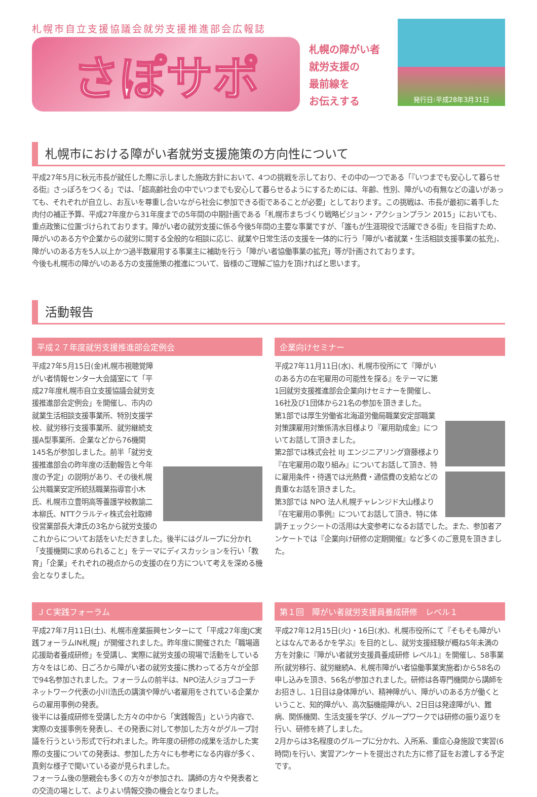札幌市自立支援協議会就労支援推進部会広報誌
さぽサポ
札幌の障がい者
就労支援の
最前線を
お伝えする
発行日:平成28年3月31日
札幌市における障がい者就労支援施策の方向性について
平成27年5月に秋元市長が就任した際に示しました施政方針において、4つの挑戦を示しており、その中の一つである「『いつまでも安心して暮らせる街』さっぽろをつくる」では、「超高齢社会の中でいつまでも安心して暮らせるようにするためには、年齢、性別、障がいの有無などの違いがあっても、それぞれが自立し、お互いを尊重し合いながら社会に参加できる街であることが必要」としております。この挑戦は、市長が最初に着手した肉付の補正予算、平成27年度から31年度までの5年間の中期計画である「札幌市まちづくり戦略ビジョン・アクションプラン 2015」においても、重点政策に位置づけられております。障がい者の就労支援に係る今後5年間の主要な事業ですが、「誰もが生涯現役で活躍できる街」を目指すため、障がいのある方や企業からの就労に関する全般的な相談に応じ、就業や日常生活の支援を一体的に行う「障がい者就業・生活相談支援事業の拡充」、障がいのある方を5人以上かつ過半数雇用する事業主に補助を行う「障がい者協働事業の拡充」等が計画されております。
今後も札幌市の障がいのある方の支援施策の推進について、皆様のご理解ご協力を頂ければと思います。
活動報告
平成２７年度就労支援推進部会定例会
平成27年5月15日(金)札幌市視聴覚障がい者情報センター大会議室にて「平成27年度札幌市自立支援協議会就労支援推進部会定例会」を開催し、市内の就業生活相談支援事業所、特別支援学校、就労移行支援事業所、就労継続支援A型事業所、企業などから76機関145名が参加しました。前半「就労支援推進部会の昨年度の活動報告と今年度の予定」の説明があり、その後札幌公共職業安定所統括職業指導官小木氏、札幌市立豊明高等養護学校教諭二本柳氏、NTTクラルティ株式会社取締役営業部長大津氏の3名から就労支援のこれからについてお話をいただきました。後半にはグループに分かれ「支援機関に求められること」をテーマにディスカッションを行い「教育」「企業」それぞれの視点からの支援の在り方について考えを深める機会となりました。
企業向けセミナー
平成27年11月11日(水)、札幌市役所にて『障がいのある方の在宅雇用の可能性を探る』をテーマに第1回就労支援推進部会企業向けセミナーを開催し、16社及び1団体から21名の参加を頂きました。
第1部では厚生労働省北海道労働局職業安定部職業対策課雇用対策係清水目様より『雇用助成金』についてお話して頂きました。
第2部では株式会社 IIJ エンジニアリング齋藤様より『在宅雇用の取り組み』についてお話して頂き、特に雇用条件・待遇では光熱費・通信費の支給などの貴重なお話を頂きました。
第3部では NPO 法人札幌チャレンジド大山様より『在宅雇用の事例』についてお話して頂き、特に体調チェックシートの活用は大変参考になるお話でした。また、参加者アンケートでは『企業向け研修の定期開催』など多くのご意見を頂きました。
ＪＣ実践フォーラム
平成27年7月11日(土)、札幌市産業振興センターにて「平成27年度JC実践フォーラムIN札幌」が開催されました。昨年度に開催された「職場適応援助者養成研修」を受講し、実際に就労支援の現場で活動をしている方々をはじめ、日ごろから障がい者の就労支援に携わってる方々が全部で94名参加されました。フォーラムの前半は、NPO法人ジョブコーチネットワーク代表の小川浩氏の講演や障がい者雇用をされている企業からの雇用事例の発表。
後半には養成研修を受講した方々の中から「実践報告」という内容で、実際の支援事例を発表し、その発表に対して参加した方々がグループ討議を行うという形式で行われました。昨年度の研修の成果を活かした実際の支援についての発表は、参加した方々にも参考になる内容が多く、真剣な様子で聞いている姿が見られました。
フォーラム後の懇親会も多くの方々が参加され、講師の方々や発表者との交流の場として、よりよい情報交換の機会となりました。
第１回　障がい者就労支援員養成研修　レベル１
平成27年12月15日(火)・16日(水)、札幌市役所にて『そもそも障がいとはなんであるかを学ぶ』を目的とし、就労支援経験が概ね5年未満の方を対象に『障がい者就労支援員養成研修 レベル1』を開催し、58事業所(就労移行、就労継続A、札幌市障がい者協働事業実施者)から58名の申し込みを頂き、56名が参加されました。研修は各専門機関から講師をお招きし、1日目は身体障がい、精神障がい、障がいのある方が働くということ、知的障がい、高次脳機能障がい、2日目は発達障がい、難病、関係機関、生活支援を学び、グループワークでは研修の振り返りを行い、研修を終了しました。
2月からは3名程度のグループに分かれ、入所系、重症心身施設で実習(6時間)を行い、実習アンケートを提出された方に修了証をお渡しする予定です。